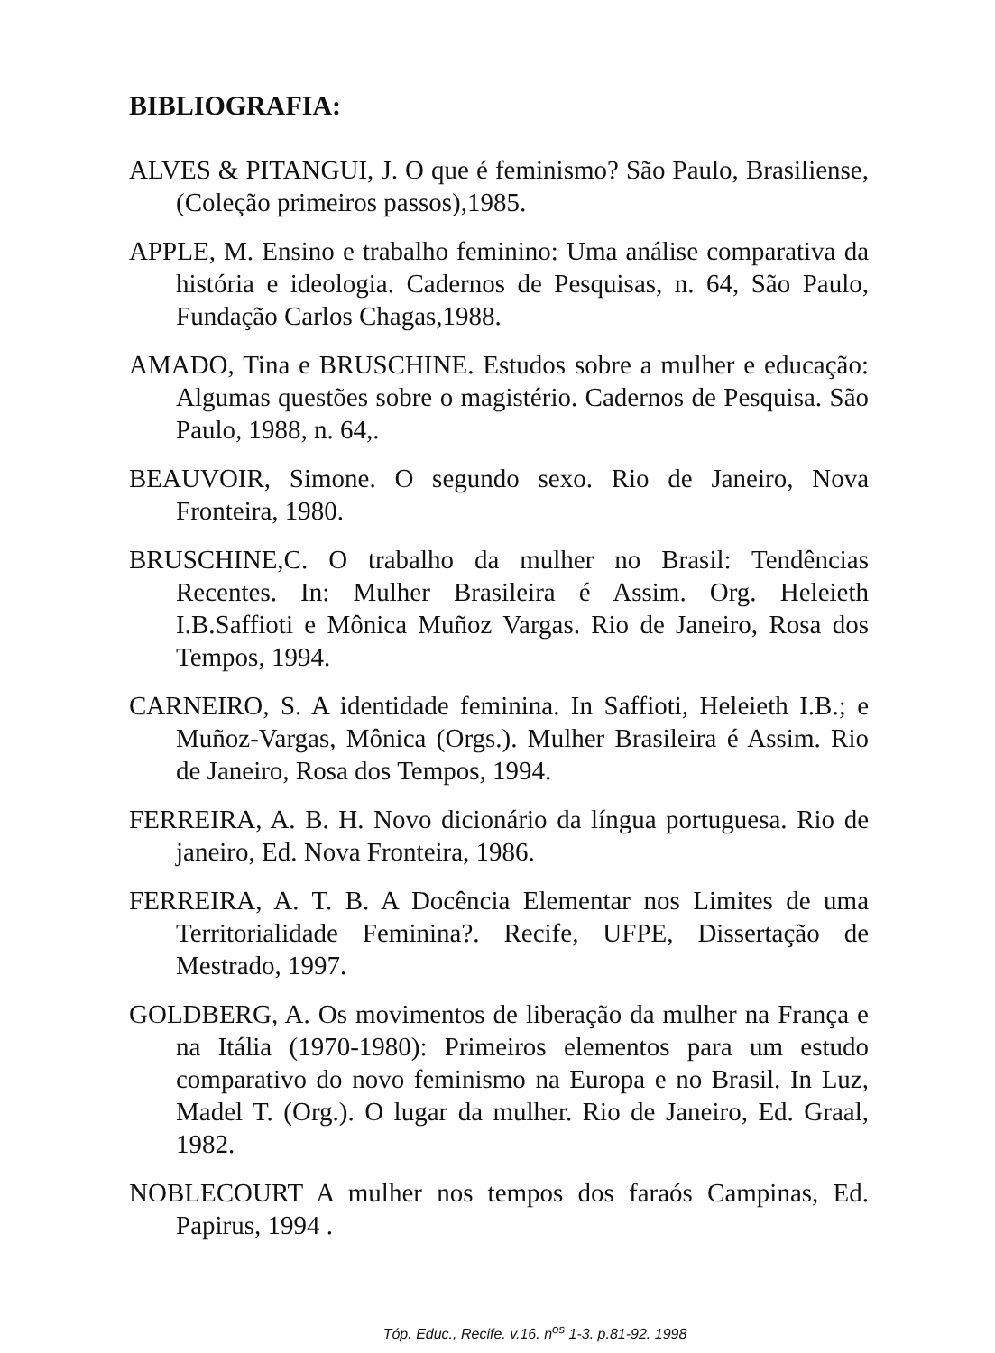BIBLIOGRAFIA:
ALVES & PITANGUI, J. O que é feminismo? São Paulo, Brasiliense, (Coleção primeiros passos),1985.
APPLE, M. Ensino e trabalho feminino: Uma análise comparativa da história e ideologia. Cadernos de Pesquisas, n. 64, São Paulo, Fundação Carlos Chagas,1988.
AMADO, Tina e BRUSCHINE. Estudos sobre a mulher e educação: Algumas questões sobre o magistério. Cadernos de Pesquisa. São Paulo, 1988, n. 64,.
BEAUVOIR, Simone. O segundo sexo. Rio de Janeiro, Nova Fronteira, 1980.
BRUSCHINE,C. O trabalho da mulher no Brasil: Tendências Recentes. In: Mulher Brasileira é Assim. Org. Heleieth I.B.Saffioti e Mônica Muñoz Vargas. Rio de Janeiro, Rosa dos Tempos, 1994.
CARNEIRO, S. A identidade feminina. In Saffioti, Heleieth I.B.; e Muñoz-Vargas, Mônica (Orgs.). Mulher Brasileira é Assim. Rio de Janeiro, Rosa dos Tempos, 1994.
FERREIRA, A. B. H. Novo dicionário da língua portuguesa. Rio de janeiro, Ed. Nova Fronteira, 1986.
FERREIRA, A. T. B. A Docência Elementar nos Limites de uma Territorialidade Feminina?. Recife, UFPE, Dissertação de Mestrado, 1997.
GOLDBERG, A. Os movimentos de liberação da mulher na França e na Itália (1970-1980): Primeiros elementos para um estudo comparativo do novo feminismo na Europa e no Brasil. In Luz, Madel T. (Org.). O lugar da mulher. Rio de Janeiro, Ed. Graal, 1982.
NOBLECOURT A mulher nos tempos dos faraós Campinas, Ed. Papirus, 1994 .
Tóp. Educ., Recife. v.16. n<sup>os</sup> 1-3. p.81-92. 1998